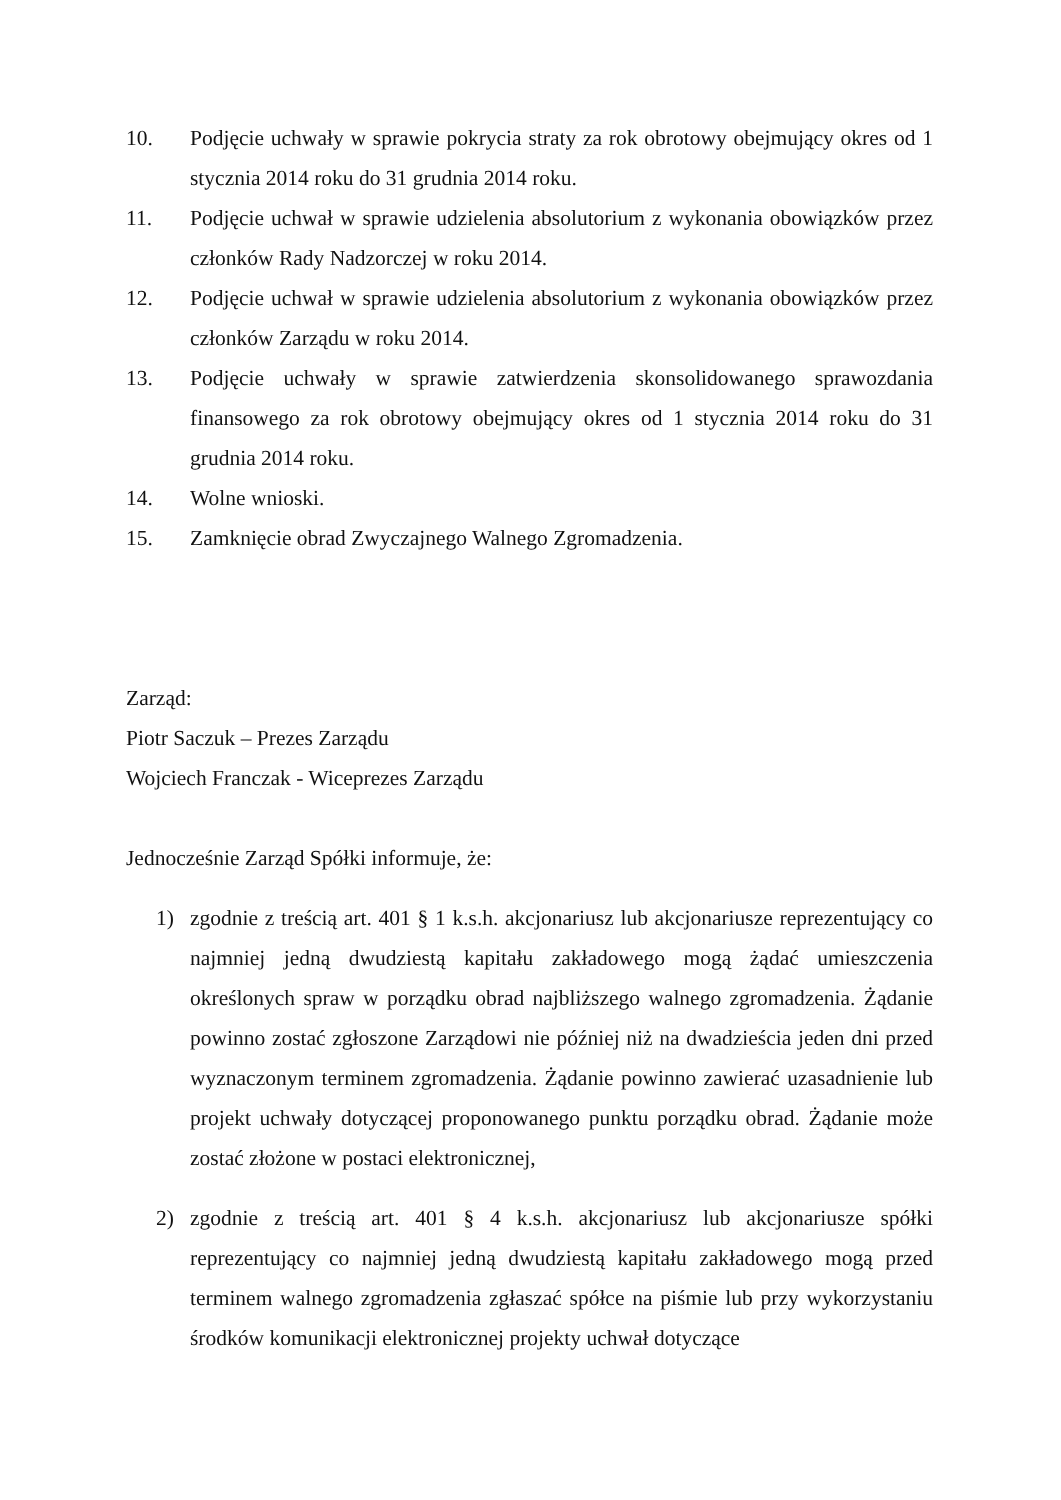10. Podjęcie uchwały w sprawie pokrycia straty za rok obrotowy obejmujący okres od 1 stycznia 2014 roku do 31 grudnia 2014 roku.
11. Podjęcie uchwał w sprawie udzielenia absolutorium z wykonania obowiązków przez członków Rady Nadzorczej w roku 2014.
12. Podjęcie uchwał w sprawie udzielenia absolutorium z wykonania obowiązków przez członków Zarządu w roku 2014.
13. Podjęcie uchwały w sprawie zatwierdzenia skonsolidowanego sprawozdania finansowego za rok obrotowy obejmujący okres od 1 stycznia 2014 roku do 31 grudnia 2014 roku.
14. Wolne wnioski.
15. Zamknięcie obrad Zwyczajnego Walnego Zgromadzenia.
Zarząd:
Piotr Saczuk – Prezes Zarządu
Wojciech Franczak - Wiceprezes Zarządu
Jednocześnie Zarząd Spółki informuje, że:
1) zgodnie z treścią art. 401 § 1 k.s.h. akcjonariusz lub akcjonariusze reprezentujący co najmniej jedną dwudziestą kapitału zakładowego mogą żądać umieszczenia określonych spraw w porządku obrad najbliższego walnego zgromadzenia. Żądanie powinno zostać zgłoszone Zarządowi nie później niż na dwadzieścia jeden dni przed wyznaczonym terminem zgromadzenia. Żądanie powinno zawierać uzasadnienie lub projekt uchwały dotyczącej proponowanego punktu porządku obrad. Żądanie może zostać złożone w postaci elektronicznej,
2) zgodnie z treścią art. 401 § 4 k.s.h. akcjonariusz lub akcjonariusze spółki reprezentujący co najmniej jedną dwudziestą kapitału zakładowego mogą przed terminem walnego zgromadzenia zgłaszać spółce na piśmie lub przy wykorzystaniu środków komunikacji elektronicznej projekty uchwał dotyczące